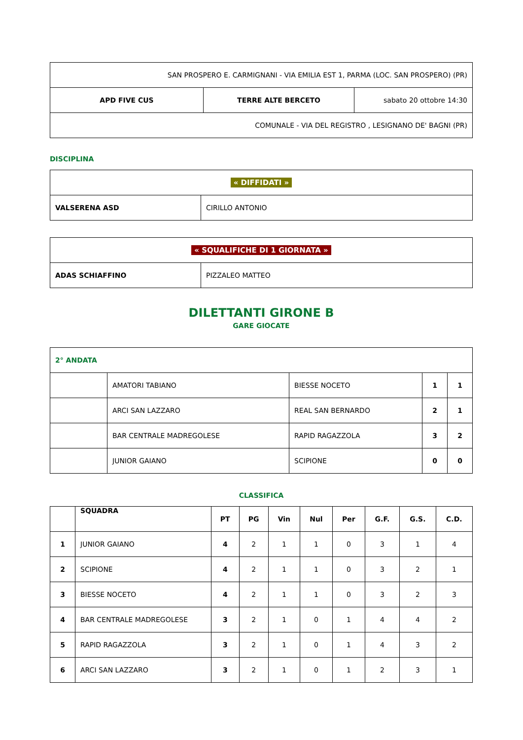| SAN PROSPERO E. CARMIGNANI - VIA EMILIA EST 1, PARMA (LOC. SAN PROSPERO) (PR) | | |
| APD FIVE CUS | TERRE ALTE BERCETO | sabato 20 ottobre 14:30 |
| COMUNALE - VIA DEL REGISTRO , LESIGNANO DE' BAGNI (PR) | | |
DISCIPLINA
| « DIFFIDATI » | |
| VALSERENA ASD | CIRILLO ANTONIO |
| « SQUALIFICHE DI 1 GIORNATA » | |
| ADAS SCHIAFFINO | PIZZALEO MATTEO |
DILETTANTI GIRONE B
GARE GIOCATE
| 2° ANDATA | | | | |
| | AMATORI TABIANO | BIESSE NOCETO | 1 | 1 |
| | ARCI SAN LAZZARO | REAL SAN BERNARDO | 2 | 1 |
| | BAR CENTRALE MADREGOLESE | RAPID RAGAZZOLA | 3 | 2 |
| | JUNIOR GAIANO | SCIPIONE | 0 | 0 |
CLASSIFICA
| | SQUADRA | PT | PG | Vin | Nul | Per | G.F. | G.S. | C.D. |
| --- | --- | --- | --- | --- | --- | --- | --- | --- | --- |
| 1 | JUNIOR GAIANO | 4 | 2 | 1 | 1 | 0 | 3 | 1 | 4 |
| 2 | SCIPIONE | 4 | 2 | 1 | 1 | 0 | 3 | 2 | 1 |
| 3 | BIESSE NOCETO | 4 | 2 | 1 | 1 | 0 | 3 | 2 | 3 |
| 4 | BAR CENTRALE MADREGOLESE | 3 | 2 | 1 | 0 | 1 | 4 | 4 | 2 |
| 5 | RAPID RAGAZZOLA | 3 | 2 | 1 | 0 | 1 | 4 | 3 | 2 |
| 6 | ARCI SAN LAZZARO | 3 | 2 | 1 | 0 | 1 | 2 | 3 | 1 |